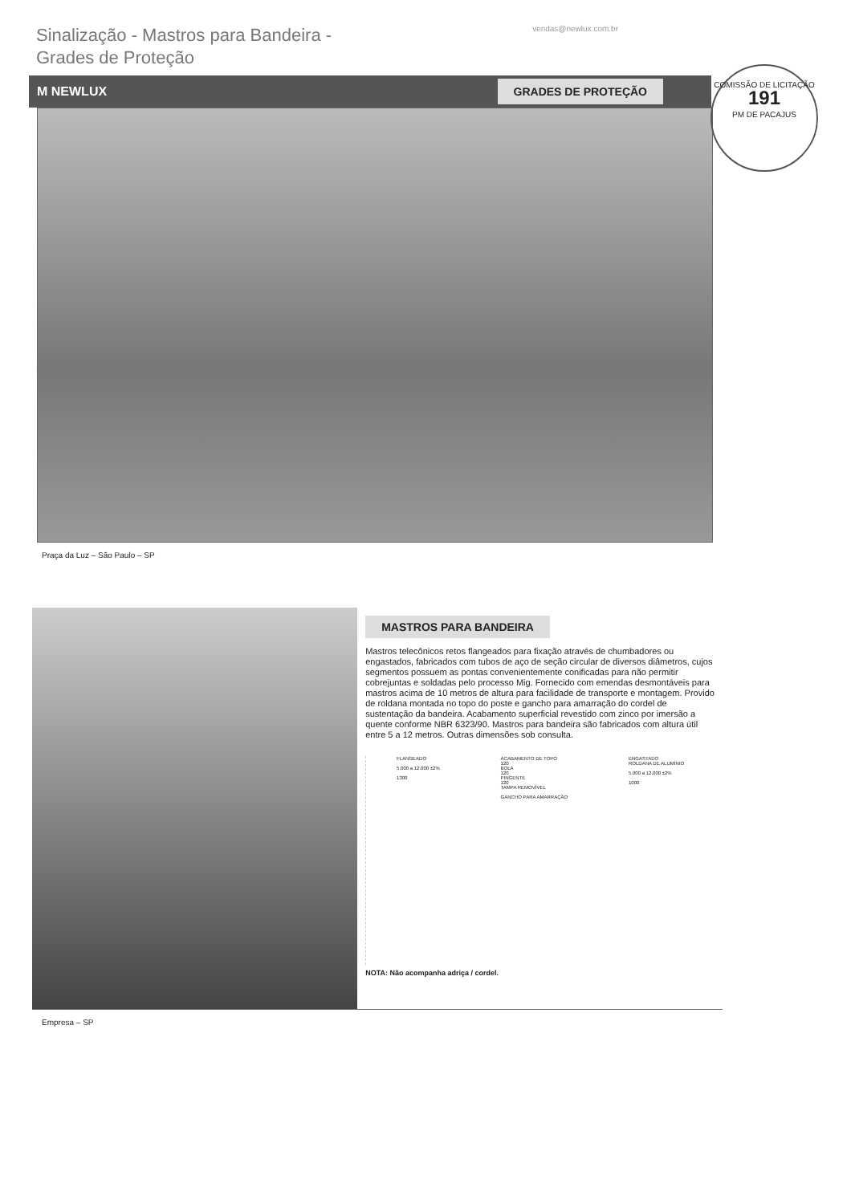Sinalização - Mastros para Bandeira -
Grades de Proteção
vendas@newlux.com.br
M NEWLUX GRADES DE PROTEÇÃO
COMISSÃO DE LICITAÇÃO
191
PM DE PACAJUS
Praça da Luz – São Paulo – SP
MASTROS PARA BANDEIRA
Mastros telecônicos retos flangeados para fixação através de chumbadores ou engastados, fabricados com tubos de aço de seção circular de diversos diâmetros, cujos segmentos possuem as pontas convenientemente conificadas para não permitir cobrejuntas e soldadas pelo processo Mig. Fornecido com emendas desmontáveis para mastros acima de 10 metros de altura para facilidade de transporte e montagem. Provido de roldana montada no topo do poste e gancho para amarração do cordel de sustentação da bandeira. Acabamento superficial revestido com zinco por imersão a quente conforme NBR 6323/90. Mastros para bandeira são fabricados com altura útil entre 5 a 12 metros. Outras dimensões sob consulta.
FLANGEADO
5.000 a 12.000 ±2%
1300
ACABAMENTO DE TOPO
120
BOLA
120
PINGENTE
120
TAMPA REMOVÍVEL
GANCHO PARA AMARRAÇÃO
ENGASTADO
ROLDANA DE ALUMÍNIO
5.000 a 12.000 ±2%
1000
NOTA: Não acompanha adriça / cordel.
Empresa – SP